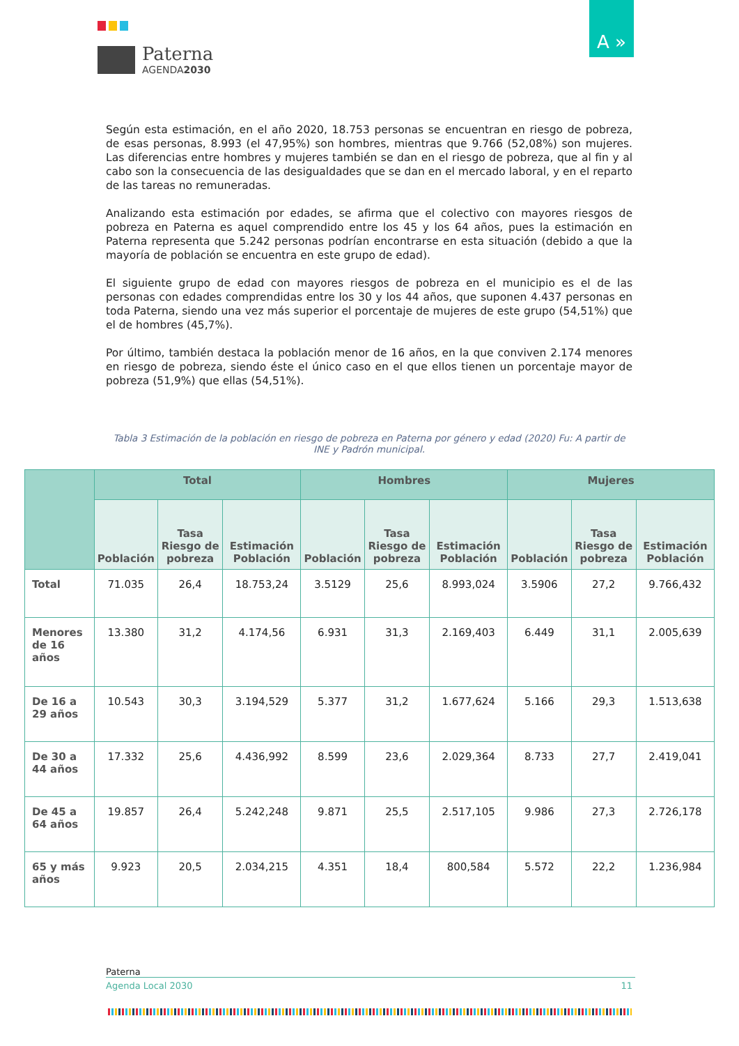Paterna
AGENDA2030
A »
Según esta estimación, en el año 2020, 18.753 personas se encuentran en riesgo de pobreza, de esas personas, 8.993 (el 47,95%) son hombres, mientras que 9.766 (52,08%) son mujeres. Las diferencias entre hombres y mujeres también se dan en el riesgo de pobreza, que al fin y al cabo son la consecuencia de las desigualdades que se dan en el mercado laboral, y en el reparto de las tareas no remuneradas.
Analizando esta estimación por edades, se afirma que el colectivo con mayores riesgos de pobreza en Paterna es aquel comprendido entre los 45 y los 64 años, pues la estimación en Paterna representa que 5.242 personas podrían encontrarse en esta situación (debido a que la mayoría de población se encuentra en este grupo de edad).
El siguiente grupo de edad con mayores riesgos de pobreza en el municipio es el de las personas con edades comprendidas entre los 30 y los 44 años, que suponen 4.437 personas en toda Paterna, siendo una vez más superior el porcentaje de mujeres de este grupo (54,51%) que el de hombres (45,7%).
Por último, también destaca la población menor de 16 años, en la que conviven 2.174 menores en riesgo de pobreza, siendo éste el único caso en el que ellos tienen un porcentaje mayor de pobreza (51,9%) que ellas (54,51%).
Tabla 3 Estimación de la población en riesgo de pobreza en Paterna por género y edad (2020) Fu: A partir de INE y Padrón municipal.
| | Total | | | Hombres | | | Mujeres | | |
| --- | --- | --- | --- | --- | --- | --- | --- | --- | --- |
| | Población | Tasa Riesgo de pobreza | Estimación Población | Población | Tasa Riesgo de pobreza | Estimación Población | Población | Tasa Riesgo de pobreza | Estimación Población |
| Total | 71.035 | 26,4 | 18.753,24 | 3.5129 | 25,6 | 8.993,024 | 3.5906 | 27,2 | 9.766,432 |
| Menores de 16 años | 13.380 | 31,2 | 4.174,56 | 6.931 | 31,3 | 2.169,403 | 6.449 | 31,1 | 2.005,639 |
| De 16 a 29 años | 10.543 | 30,3 | 3.194,529 | 5.377 | 31,2 | 1.677,624 | 5.166 | 29,3 | 1.513,638 |
| De 30 a 44 años | 17.332 | 25,6 | 4.436,992 | 8.599 | 23,6 | 2.029,364 | 8.733 | 27,7 | 2.419,041 |
| De 45 a 64 años | 19.857 | 26,4 | 5.242,248 | 9.871 | 25,5 | 2.517,105 | 9.986 | 27,3 | 2.726,178 |
| 65 y más años | 9.923 | 20,5 | 2.034,215 | 4.351 | 18,4 | 800,584 | 5.572 | 22,2 | 1.236,984 |
Paterna
Agenda Local 2030 11